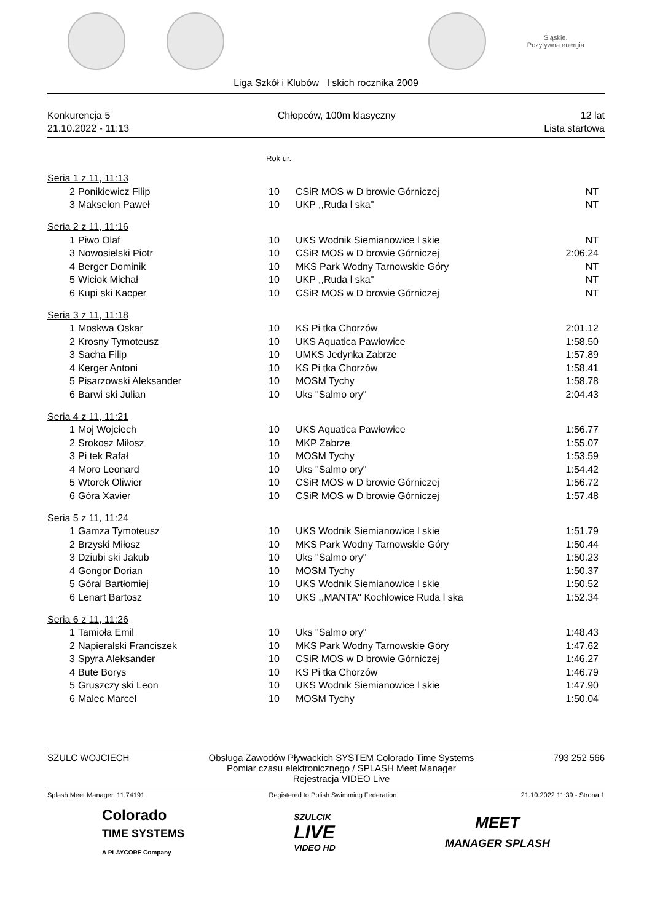Śląskie.
Pozytywna energia
Liga Szkół i Klubów l skich rocznika 2009
Konkurencja 5
21.10.2022 - 11:13
Chłopców, 100m klasyczny 12 lat
Lista startowa
Rok ur.
| Seria 1 z 11, 11:13 | | | | |
| 2 | Ponikiewicz Filip | 10 | CSiR MOS w D browie Górniczej | NT |
| 3 | Makselon Paweł | 10 | UKP ,,Ruda l ska'' | NT |
| Seria 2 z 11, 11:16 | | | | |
| 1 | Piwo Olaf | 10 | UKS Wodnik Siemianowice l skie | NT |
| 3 | Nowosielski Piotr | 10 | CSiR MOS w D browie Górniczej | 2:06.24 |
| 4 | Berger Dominik | 10 | MKS Park Wodny Tarnowskie Góry | NT |
| 5 | Wiciok Michał | 10 | UKP ,,Ruda l ska'' | NT |
| 6 | Kupi ski Kacper | 10 | CSiR MOS w D browie Górniczej | NT |
| Seria 3 z 11, 11:18 | | | | |
| 1 | Moskwa Oskar | 10 | KS Pi tka Chorzów | 2:01.12 |
| 2 | Krosny Tymoteusz | 10 | UKS Aquatica Pawłowice | 1:58.50 |
| 3 | Sacha Filip | 10 | UMKS Jedynka Zabrze | 1:57.89 |
| 4 | Kerger Antoni | 10 | KS Pi tka Chorzów | 1:58.41 |
| 5 | Pisarzowski Aleksander | 10 | MOSM Tychy | 1:58.78 |
| 6 | Barwi ski Julian | 10 | Uks "Salmo ory" | 2:04.43 |
| Seria 4 z 11, 11:21 | | | | |
| 1 | Moj Wojciech | 10 | UKS Aquatica Pawłowice | 1:56.77 |
| 2 | Srokosz Miłosz | 10 | MKP Zabrze | 1:55.07 |
| 3 | Pi tek Rafał | 10 | MOSM Tychy | 1:53.59 |
| 4 | Moro Leonard | 10 | Uks "Salmo ory" | 1:54.42 |
| 5 | Wtorek Oliwier | 10 | CSiR MOS w D browie Górniczej | 1:56.72 |
| 6 | Góra Xavier | 10 | CSiR MOS w D browie Górniczej | 1:57.48 |
| Seria 5 z 11, 11:24 | | | | |
| 1 | Gamza Tymoteusz | 10 | UKS Wodnik Siemianowice l skie | 1:51.79 |
| 2 | Brzyski Miłosz | 10 | MKS Park Wodny Tarnowskie Góry | 1:50.44 |
| 3 | Dziubi ski Jakub | 10 | Uks "Salmo ory" | 1:50.23 |
| 4 | Gongor Dorian | 10 | MOSM Tychy | 1:50.37 |
| 5 | Góral Bartłomiej | 10 | UKS Wodnik Siemianowice l skie | 1:50.52 |
| 6 | Lenart Bartosz | 10 | UKS ,,MANTA'' Kochłowice Ruda l ska | 1:52.34 |
| Seria 6 z 11, 11:26 | | | | |
| 1 | Tamioła Emil | 10 | Uks "Salmo ory" | 1:48.43 |
| 2 | Napieralski Franciszek | 10 | MKS Park Wodny Tarnowskie Góry | 1:47.62 |
| 3 | Spyra Aleksander | 10 | CSiR MOS w D browie Górniczej | 1:46.27 |
| 4 | Bute Borys | 10 | KS Pi tka Chorzów | 1:46.79 |
| 5 | Gruszczy ski Leon | 10 | UKS Wodnik Siemianowice l skie | 1:47.90 |
| 6 | Malec Marcel | 10 | MOSM Tychy | 1:50.04 |
SZULC WOJCIECH Obsługa Zawodów Pływackich SYSTEM Colorado Time Systems
Pomiar czasu elektronicznego / SPLASH Meet Manager
Rejestracja VIDEO Live
793 252 566
Splash Meet Manager, 11.74191 Registered to Polish Swimming Federation
21.10.2022 11:39 - Strona 1
Colorado
TIME SYSTEMS
A PLAYCORE Company
SZULCIK
LIVE
VIDEO HD
MEET
MANAGER SPLASH